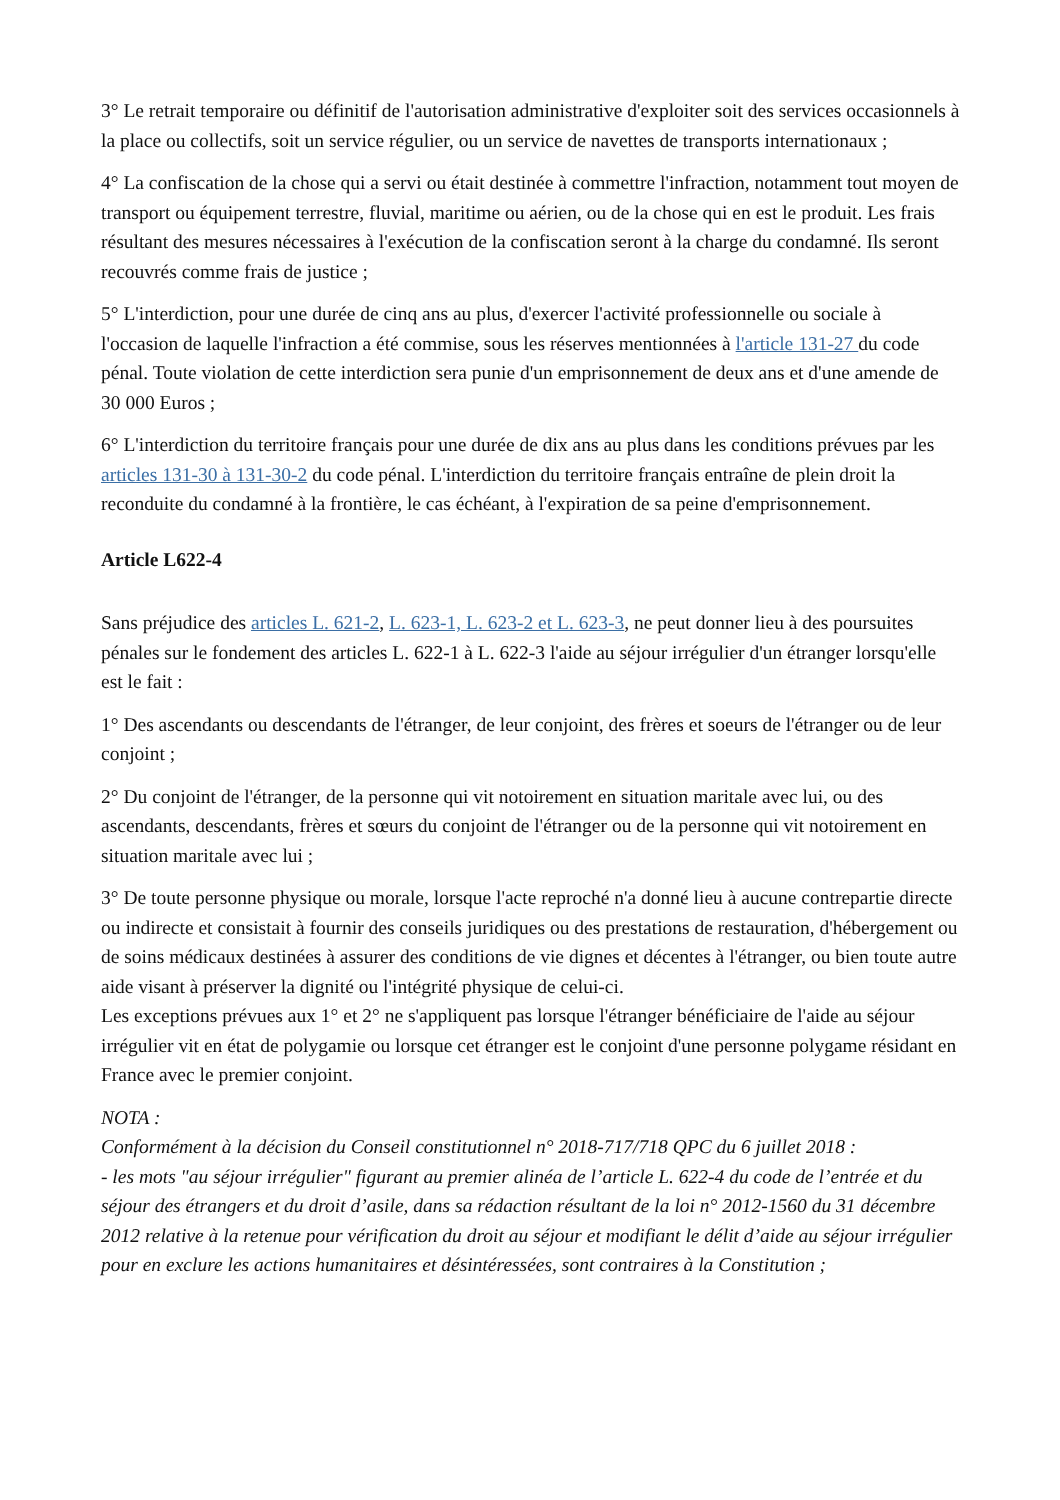3° Le retrait temporaire ou définitif de l'autorisation administrative d'exploiter soit des services occasionnels à la place ou collectifs, soit un service régulier, ou un service de navettes de transports internationaux ;
4° La confiscation de la chose qui a servi ou était destinée à commettre l'infraction, notamment tout moyen de transport ou équipement terrestre, fluvial, maritime ou aérien, ou de la chose qui en est le produit. Les frais résultant des mesures nécessaires à l'exécution de la confiscation seront à la charge du condamné. Ils seront recouvrés comme frais de justice ;
5° L'interdiction, pour une durée de cinq ans au plus, d'exercer l'activité professionnelle ou sociale à l'occasion de laquelle l'infraction a été commise, sous les réserves mentionnées à l'article 131-27 du code pénal. Toute violation de cette interdiction sera punie d'un emprisonnement de deux ans et d'une amende de 30 000 Euros ;
6° L'interdiction du territoire français pour une durée de dix ans au plus dans les conditions prévues par les articles 131-30 à 131-30-2 du code pénal. L'interdiction du territoire français entraîne de plein droit la reconduite du condamné à la frontière, le cas échéant, à l'expiration de sa peine d'emprisonnement.
Article L622-4
Sans préjudice des articles L. 621-2, L. 623-1, L. 623-2 et L. 623-3, ne peut donner lieu à des poursuites pénales sur le fondement des articles L. 622-1 à L. 622-3 l'aide au séjour irrégulier d'un étranger lorsqu'elle est le fait :
1° Des ascendants ou descendants de l'étranger, de leur conjoint, des frères et soeurs de l'étranger ou de leur conjoint ;
2° Du conjoint de l'étranger, de la personne qui vit notoirement en situation maritale avec lui, ou des ascendants, descendants, frères et sœurs du conjoint de l'étranger ou de la personne qui vit notoirement en situation maritale avec lui ;
3° De toute personne physique ou morale, lorsque l'acte reproché n'a donné lieu à aucune contrepartie directe ou indirecte et consistait à fournir des conseils juridiques ou des prestations de restauration, d'hébergement ou de soins médicaux destinées à assurer des conditions de vie dignes et décentes à l'étranger, ou bien toute autre aide visant à préserver la dignité ou l'intégrité physique de celui-ci.
Les exceptions prévues aux 1° et 2° ne s'appliquent pas lorsque l'étranger bénéficiaire de l'aide au séjour irrégulier vit en état de polygamie ou lorsque cet étranger est le conjoint d'une personne polygame résidant en France avec le premier conjoint.
NOTA :
Conformément à la décision du Conseil constitutionnel n° 2018-717/718 QPC du 6 juillet 2018 :
- les mots "au séjour irrégulier" figurant au premier alinéa de l’article L. 622-4 du code de l’entrée et du séjour des étrangers et du droit d’asile, dans sa rédaction résultant de la loi n° 2012-1560 du 31 décembre 2012 relative à la retenue pour vérification du droit au séjour et modifiant le délit d’aide au séjour irrégulier pour en exclure les actions humanitaires et désintéressées, sont contraires à la Constitution ;